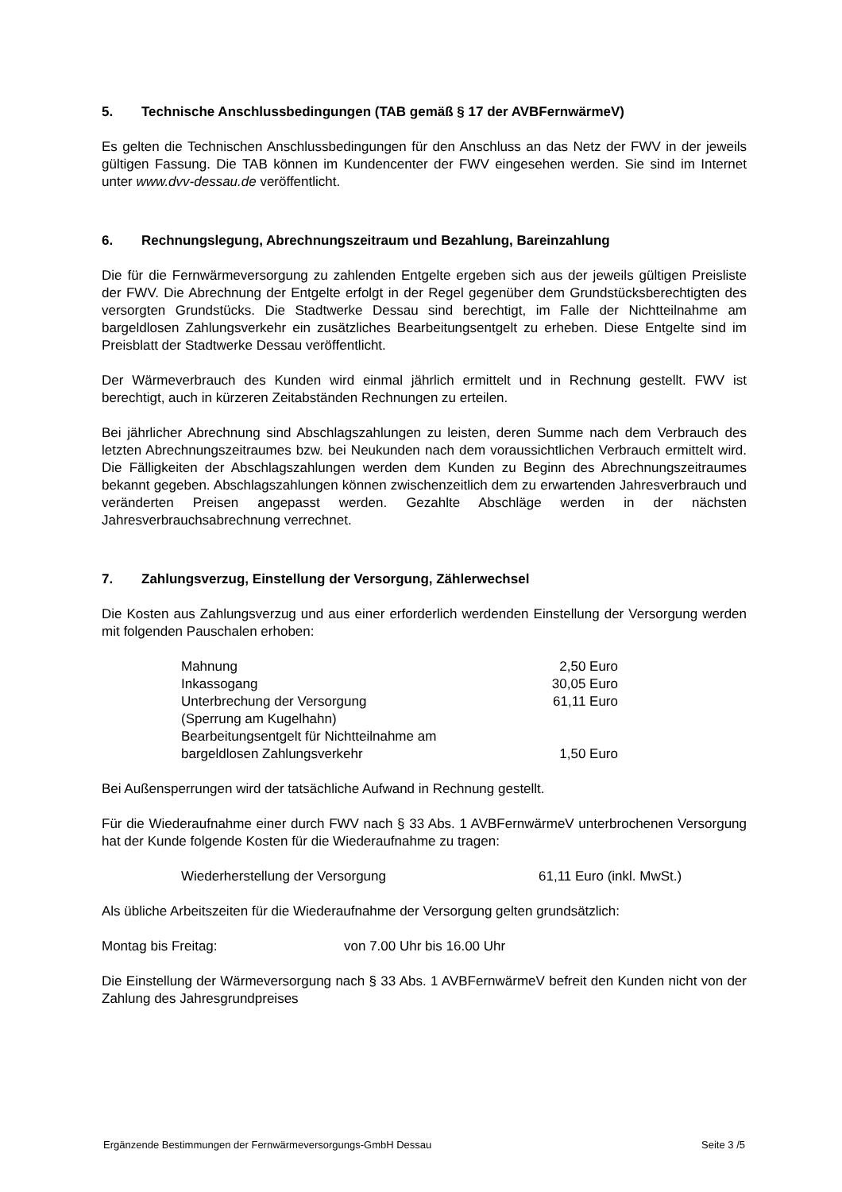5. Technische Anschlussbedingungen (TAB gemäß § 17 der AVBFernwärmeV)
Es gelten die Technischen Anschlussbedingungen für den Anschluss an das Netz der FWV in der jeweils gültigen Fassung. Die TAB können im Kundencenter der FWV eingesehen werden. Sie sind im Internet unter www.dvv-dessau.de veröffentlicht.
6. Rechnungslegung, Abrechnungszeitraum und Bezahlung, Bareinzahlung
Die für die Fernwärmeversorgung zu zahlenden Entgelte ergeben sich aus der jeweils gültigen Preisliste der FWV. Die Abrechnung der Entgelte erfolgt in der Regel gegenüber dem Grundstücksberechtigten des versorgten Grundstücks. Die Stadtwerke Dessau sind berechtigt, im Falle der Nichtteilnahme am bargeldlosen Zahlungsverkehr ein zusätzliches Bearbeitungsentgelt zu erheben. Diese Entgelte sind im Preisblatt der Stadtwerke Dessau veröffentlicht.
Der Wärmeverbrauch des Kunden wird einmal jährlich ermittelt und in Rechnung gestellt. FWV ist berechtigt, auch in kürzeren Zeitabständen Rechnungen zu erteilen.
Bei jährlicher Abrechnung sind Abschlagszahlungen zu leisten, deren Summe nach dem Verbrauch des letzten Abrechnungszeitraumes bzw. bei Neukunden nach dem voraussichtlichen Verbrauch ermittelt wird. Die Fälligkeiten der Abschlagszahlungen werden dem Kunden zu Beginn des Abrechnungszeitraumes bekannt gegeben. Abschlagszahlungen können zwischenzeitlich dem zu erwartenden Jahresverbrauch und veränderten Preisen angepasst werden. Gezahlte Abschläge werden in der nächsten Jahresverbrauchsabrechnung verrechnet.
7. Zahlungsverzug, Einstellung der Versorgung, Zählerwechsel
Die Kosten aus Zahlungsverzug und aus einer erforderlich werdenden Einstellung der Versorgung werden mit folgenden Pauschalen erhoben:
| Mahnung | 2,50 Euro |
| Inkassogang | 30,05 Euro |
| Unterbrechung der Versorgung (Sperrung am Kugelhahn) | 61,11 Euro |
| Bearbeitungsentgelt für Nichtteilnahme am bargeldlosen Zahlungsverkehr | 1,50 Euro |
Bei Außensperrungen wird der tatsächliche Aufwand in Rechnung gestellt.
Für die Wiederaufnahme einer durch FWV nach § 33 Abs. 1 AVBFernwärmeV unterbrochenen Versorgung hat der Kunde folgende Kosten für die Wiederaufnahme zu tragen:
| Wiederherstellung der Versorgung | 61,11 Euro (inkl. MwSt.) |
Als übliche Arbeitszeiten für die Wiederaufnahme der Versorgung gelten grundsätzlich:
| Montag bis Freitag: | von 7.00 Uhr bis 16.00 Uhr |
Die Einstellung der Wärmeversorgung nach § 33 Abs. 1 AVBFernwärmeV befreit den Kunden nicht von der Zahlung des Jahresgrundpreises
Ergänzende Bestimmungen der Fernwärmeversorgungs-GmbH Dessau Seite 3 /5